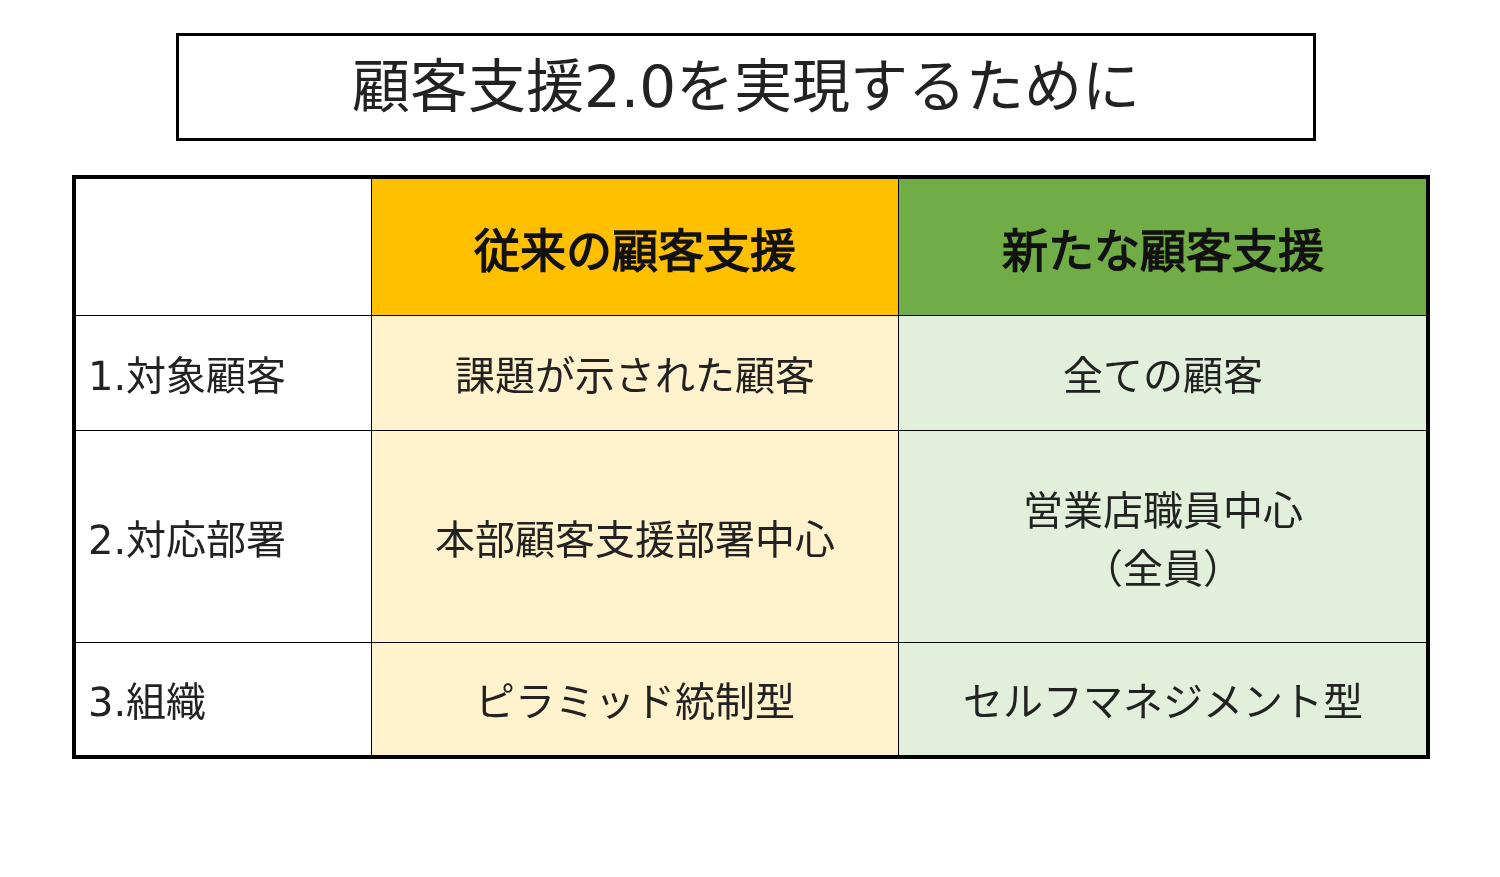顧客支援2.0を実現するために
| | 従来の顧客支援 | 新たな顧客支援 |
| 1.対象顧客 | 課題が示された顧客 | 全ての顧客 |
| 2.対応部署 | 本部顧客支援部署中心 | 営業店職員中心 （全員） |
| 3.組織 | ピラミッド統制型 | セルフマネジメント型 |